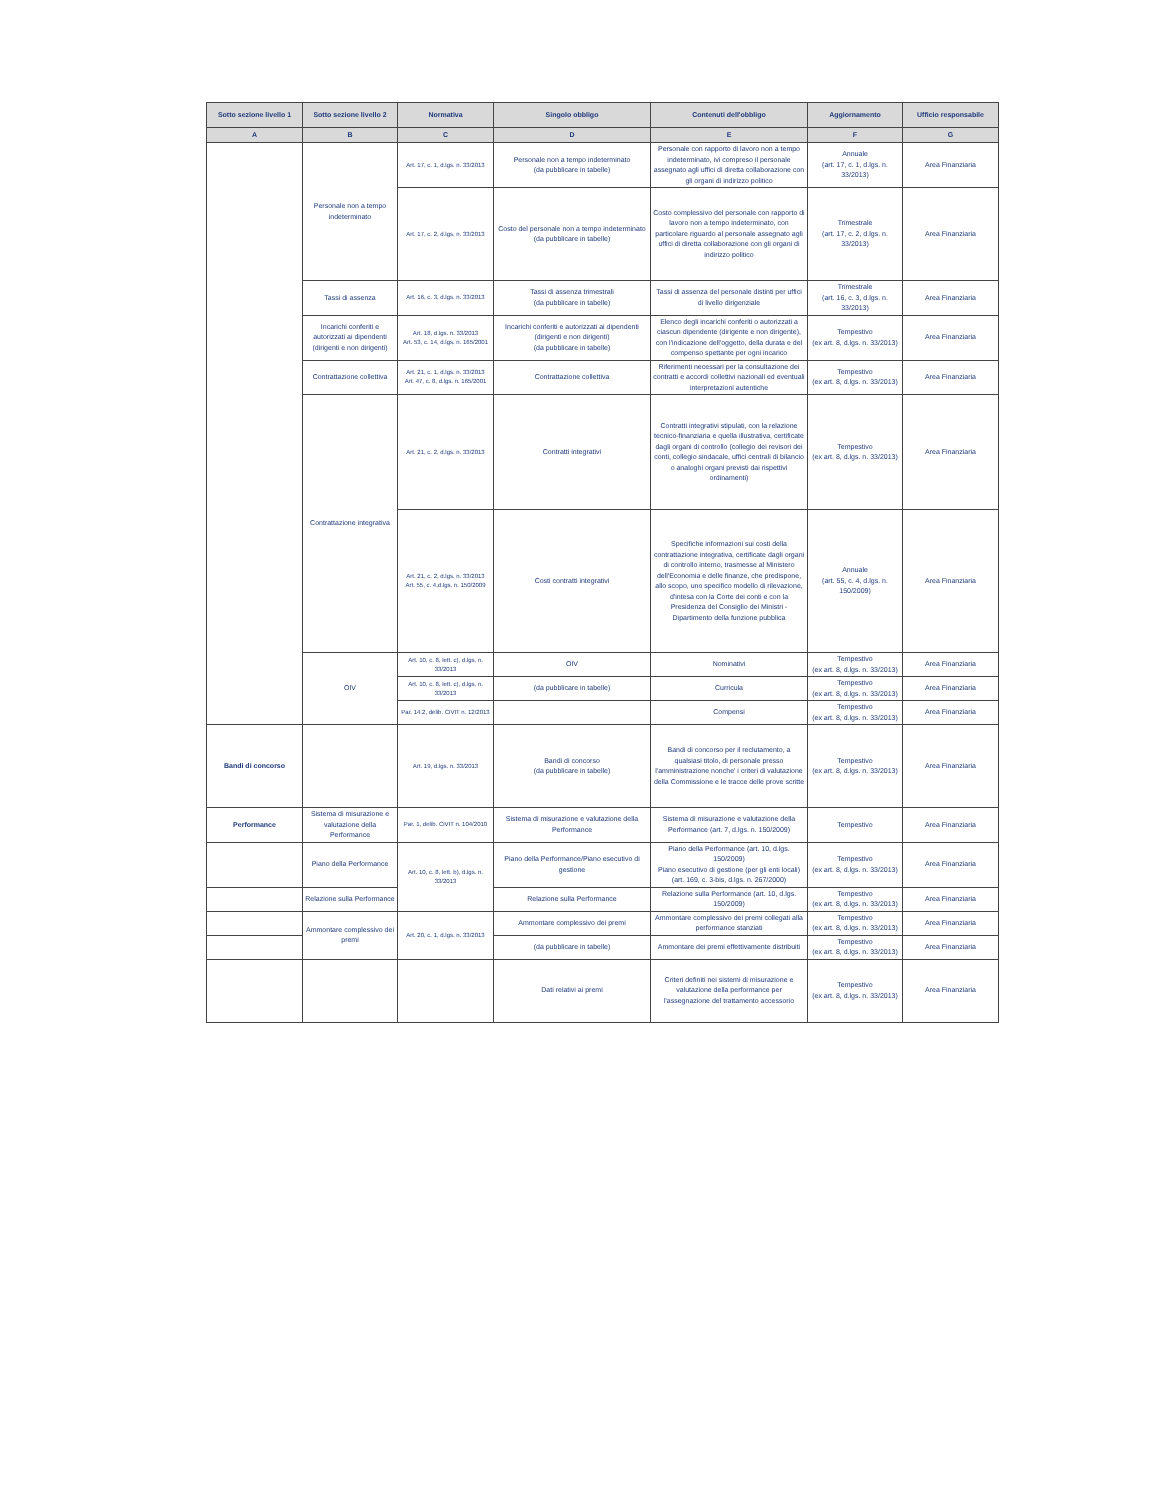| Sotto sezione livello 1 | Sotto sezione livello 2 | Normativa | Singolo obbligo | Contenuti dell'obbligo | Aggiornamento | Ufficio responsabile |
| --- | --- | --- | --- | --- | --- | --- |
| A | B | C | D | E | F | G |
| | Personale non a tempo indeterminato | Art. 17, c. 1, d.lgs. n. 33/2013 | Personale non a tempo indeterminato (da pubblicare in tabelle) | Personale con rapporto di lavoro non a tempo indeterminato, ivi compreso il personale assegnato agli uffici di diretta collaborazione con gli organi di indirizzo politico | Annuale (art. 17, c. 1, d.lgs. n. 33/2013) | Area Finanziaria |
| | | Art. 17, c. 2, d.lgs. n. 33/2013 | Costo del personale non a tempo indeterminato (da pubblicare in tabelle) | Costo complessivo del personale con rapporto di lavoro non a tempo indeterminato, con particolare riguardo al personale assegnato agli uffici di diretta collaborazione con gli organi di indirizzo politico | Trimestrale (art. 17, c. 2, d.lgs. n. 33/2013) | Area Finanziaria |
| | Tassi di assenza | Art. 16, c. 3, d.lgs. n. 33/2013 | Tassi di assenza trimestrali (da pubblicare in tabelle) | Tassi di assenza del personale distinti per uffici di livello dirigenziale | Trimestrale (art. 16, c. 3, d.lgs. n. 33/2013) | Area Finanziaria |
| | Incarichi conferiti e autorizzati ai dipendenti (dirigenti e non dirigenti) | Art. 18, d.lgs. n. 33/2013 Art. 53, c. 14, d.lgs. n. 165/2001 | Incarichi conferiti e autorizzati ai dipendenti (dirigenti e non dirigenti) (da pubblicare in tabelle) | Elenco degli incarichi conferiti o autorizzati a ciascun dipendente (dirigente e non dirigente), con l'indicazione dell'oggetto, della durata e del compenso spettante per ogni incarico | Tempestivo (ex art. 8, d.lgs. n. 33/2013) | Area Finanziaria |
| | Contrattazione collettiva | Art. 21, c. 1, d.lgs. n. 33/2013 Art. 47, c. 8, d.lgs. n. 165/2001 | Contrattazione collettiva | Riferimenti necessari per la consultazione dei contratti e accordi collettivi nazionali ed eventuali interpretazioni autentiche | Tempestivo (ex art. 8, d.lgs. n. 33/2013) | Area Finanziaria |
| | Contrattazione integrativa | Art. 21, c. 2, d.lgs. n. 33/2013 | Contratti integrativi | Contratti integrativi stipulati, con la relazione tecnico-finanziaria e quella illustrativa, certificate dagli organi di controllo (collegio dei revisori dei conti, collegio sindacale, uffici centrali di bilancio o analoghi organi previsti dai rispettivi ordinamenti) | Tempestivo (ex art. 8, d.lgs. n. 33/2013) | Area Finanziaria |
| | | Art. 21, c. 2, d.lgs. n. 33/2013 Art. 55, c. 4,d.lgs. n. 150/2009 | Costi contratti integrativi | Specifiche informazioni sui costi della contrattazione integrativa, certificate dagli organi di controllo interno, trasmesse al Ministero dell'Economia e delle finanze, che predispone, allo scopo, uno specifico modello di rilevazione, d'intesa con la Corte dei conti e con la Presidenza del Consiglio dei Ministri - Dipartimento della funzione pubblica | Annuale (art. 55, c. 4, d.lgs. n. 150/2009) | Area Finanziaria |
| | OIV | Art. 10, c. 8, lett. c), d.lgs. n. 33/2013 | OIV | Nominativi | Tempestivo (ex art. 8, d.lgs. n. 33/2013) | Area Finanziaria |
| | | Art. 10, c. 8, lett. c), d.lgs. n. 33/2013 | (da pubblicare in tabelle) | Curricula | Tempestivo (ex art. 8, d.lgs. n. 33/2013) | Area Finanziaria |
| | | Par. 14.2, delib. CiVIT n. 12/2013 | | Compensi | Tempestivo (ex art. 8, d.lgs. n. 33/2013) | Area Finanziaria |
| Bandi di concorso | | Art. 19, d.lgs. n. 33/2013 | Bandi di concorso (da pubblicare in tabelle) | Bandi di concorso per il reclutamento, a qualsiasi titolo, di personale presso l'amministrazione nonche' i criteri di valutazione della Commissione e le tracce delle prove scritte | Tempestivo (ex art. 8, d.lgs. n. 33/2013) | Area Finanziaria |
| Performance | Sistema di misurazione e valutazione della Performance | Par. 1, delib. CiVIT n. 104/2010 | Sistema di misurazione e valutazione della Performance | Sistema di misurazione e valutazione della Performance (art. 7, d.lgs. n. 150/2009) | Tempestivo | Area Finanziaria |
| | Piano della Performance | Art. 10, c. 8, lett. b), d.lgs. n. 33/2013 | Piano della Performance/Piano esecutivo di gestione | Piano della Performance (art. 10, d.lgs. 150/2009) Piano esecutivo di gestione (per gli enti locali) (art. 169, c. 3-bis, d.lgs. n. 267/2000) | Tempestivo (ex art. 8, d.lgs. n. 33/2013) | Area Finanziaria |
| | Relazione sulla Performance | | Relazione sulla Performance | Relazione sulla Performance (art. 10, d.lgs. 150/2009) | Tempestivo (ex art. 8, d.lgs. n. 33/2013) | Area Finanziaria |
| | Ammontare complessivo dei premi | Art. 20, c. 1, d.lgs. n. 33/2013 | Ammontare complessivo dei premi | Ammontare complessivo dei premi collegati alla performance stanziati | Tempestivo (ex art. 8, d.lgs. n. 33/2013) | Area Finanziaria |
| | | | (da pubblicare in tabelle) | Ammontare dei premi effettivamente distribuiti | Tempestivo (ex art. 8, d.lgs. n. 33/2013) | Area Finanziaria |
| | | | Dati relativi ai premi | Criteri definiti nei sistemi di misurazione e valutazione della performance per l'assegnazione del trattamento accessorio | Tempestivo (ex art. 8, d.lgs. n. 33/2013) | Area Finanziaria |